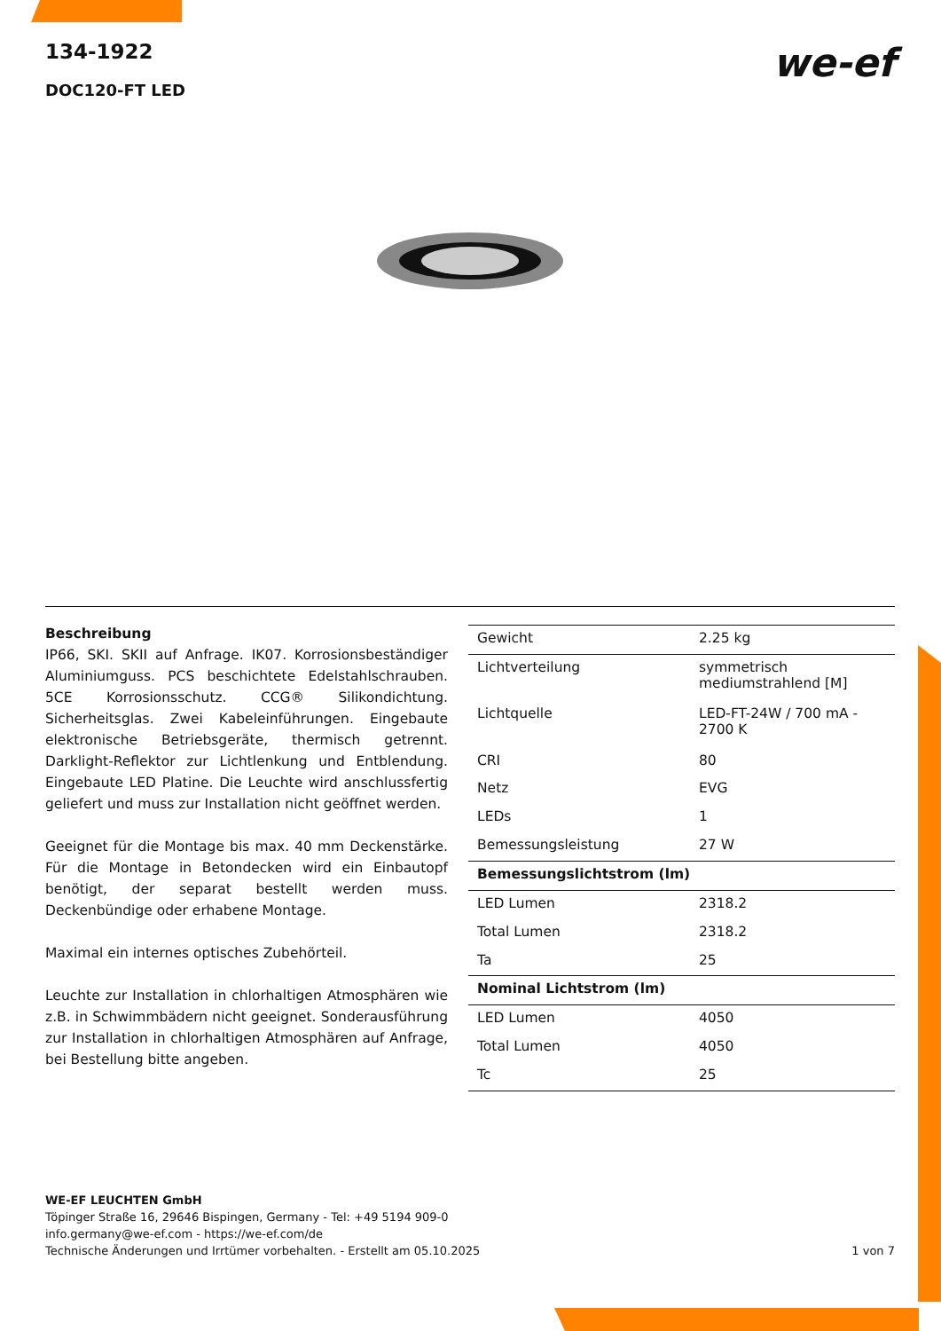134-1922
DOC120-FT LED
we-ef
Beschreibung
IP66, SKI. SKII auf Anfrage. IK07. Korrosionsbeständiger Aluminiumguss. PCS beschichtete Edelstahlschrauben. 5CE Korrosionsschutz. CCG® Silikondichtung. Sicherheitsglas. Zwei Kabeleinführungen. Eingebaute elektronische Betriebsgeräte, thermisch getrennt. Darklight-Reflektor zur Lichtlenkung und Entblendung. Eingebaute LED Platine. Die Leuchte wird anschlussfertig geliefert und muss zur Installation nicht geöffnet werden.
Geeignet für die Montage bis max. 40 mm Deckenstärke. Für die Montage in Betondecken wird ein Einbautopf benötigt, der separat bestellt werden muss. Deckenbündige oder erhabene Montage.
Maximal ein internes optisches Zubehörteil.
Leuchte zur Installation in chlorhaltigen Atmosphären wie z.B. in Schwimmbädern nicht geeignet. Sonderausführung zur Installation in chlorhaltigen Atmosphären auf Anfrage, bei Bestellung bitte angeben.
| Gewicht | 2.25 kg |
| Lichtverteilung | symmetrisch mediumstrahlend [M] |
| Lichtquelle | LED-FT-24W / 700 mA - 2700 K |
| CRI | 80 |
| Netz | EVG |
| LEDs | 1 |
| Bemessungsleistung | 27 W |
| Bemessungslichtstrom (lm) | |
| LED Lumen | 2318.2 |
| Total Lumen | 2318.2 |
| Ta | 25 |
| Nominal Lichtstrom (lm) | |
| LED Lumen | 4050 |
| Total Lumen | 4050 |
| Tc | 25 |
WE-EF LEUCHTEN GmbH
Töpinger Straße 16, 29646 Bispingen, Germany - Tel: +49 5194 909-0
info.germany@we-ef.com - https://we-ef.com/de
Technische Änderungen und Irrtümer vorbehalten. - Erstellt am 05.10.2025 1 von 7